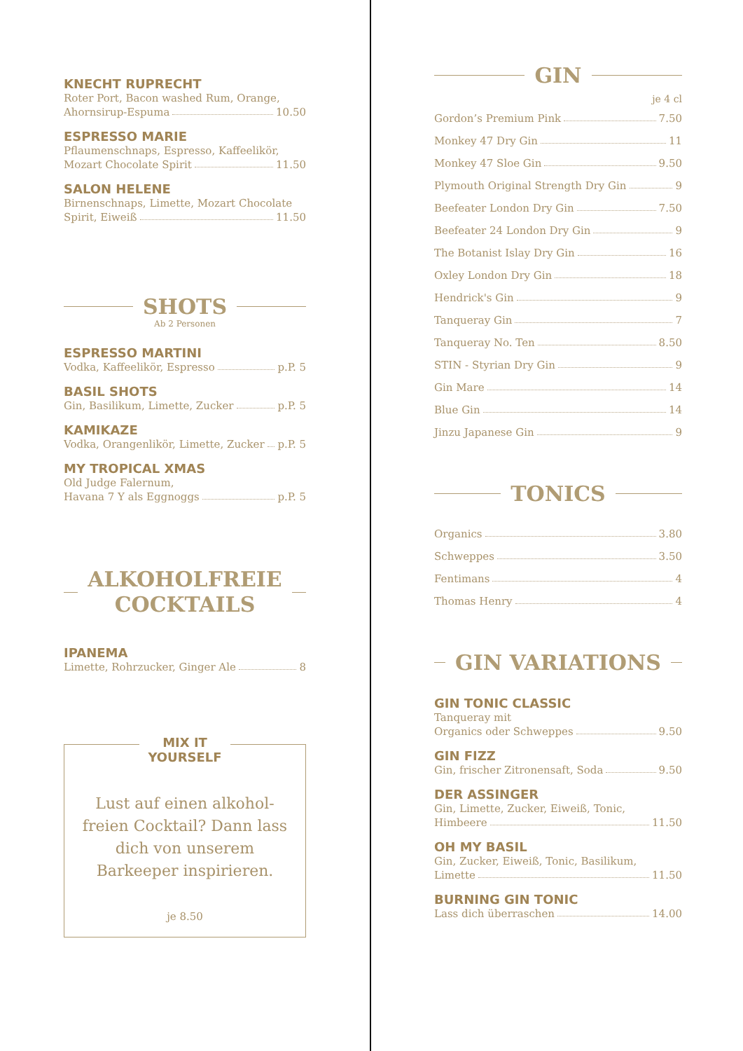KNECHT RUPRECHT
Roter Port, Bacon washed Rum, Orange,
Ahornsirup-Espuma 10.50
ESPRESSO MARIE
Pflaumenschnaps, Espresso, Kaffeelikör,
Mozart Chocolate Spirit 11.50
SALON HELENE
Birnenschnaps, Limette, Mozart Chocolate
Spirit, Eiweiß 11.50
SHOTS
Ab 2 Personen
ESPRESSO MARTINI
Vodka, Kaffeelikör, Espresso p.P. 5
BASIL SHOTS
Gin, Basilikum, Limette, Zucker p.P. 5
KAMIKAZE
Vodka, Orangenlikör, Limette, Zucker p.P. 5
MY TROPICAL XMAS
Old Judge Falernum,
Havana 7 Y als Eggnoggs p.P. 5
ALKOHOLFREIE
COCKTAILS
IPANEMA
Limette, Rohrzucker, Ginger Ale 8
MIX IT
YOURSELF
Lust auf einen alkohol-
freien Cocktail? Dann lass
dich von unserem
Barkeeper inspirieren.
je 8.50
GIN
je 4 cl
Gordon’s Premium Pink 7.50
Monkey 47 Dry Gin 11
Monkey 47 Sloe Gin 9.50
Plymouth Original Strength Dry Gin 9
Beefeater London Dry Gin 7.50
Beefeater 24 London Dry Gin 9
The Botanist Islay Dry Gin 16
Oxley London Dry Gin 18
Hendrick's Gin 9
Tanqueray Gin 7
Tanqueray No. Ten 8.50
STIN - Styrian Dry Gin 9
Gin Mare 14
Blue Gin 14
Jinzu Japanese Gin 9
TONICS
Organics 3.80
Schweppes 3.50
Fentimans 4
Thomas Henry 4
GIN VARIATIONS
GIN TONIC CLASSIC
Tanqueray mit
Organics oder Schweppes 9.50
GIN FIZZ
Gin, frischer Zitronensaft, Soda 9.50
DER ASSINGER
Gin, Limette, Zucker, Eiweiß, Tonic,
Himbeere 11.50
OH MY BASIL
Gin, Zucker, Eiweiß, Tonic, Basilikum,
Limette 11.50
BURNING GIN TONIC
Lass dich überraschen 14.00